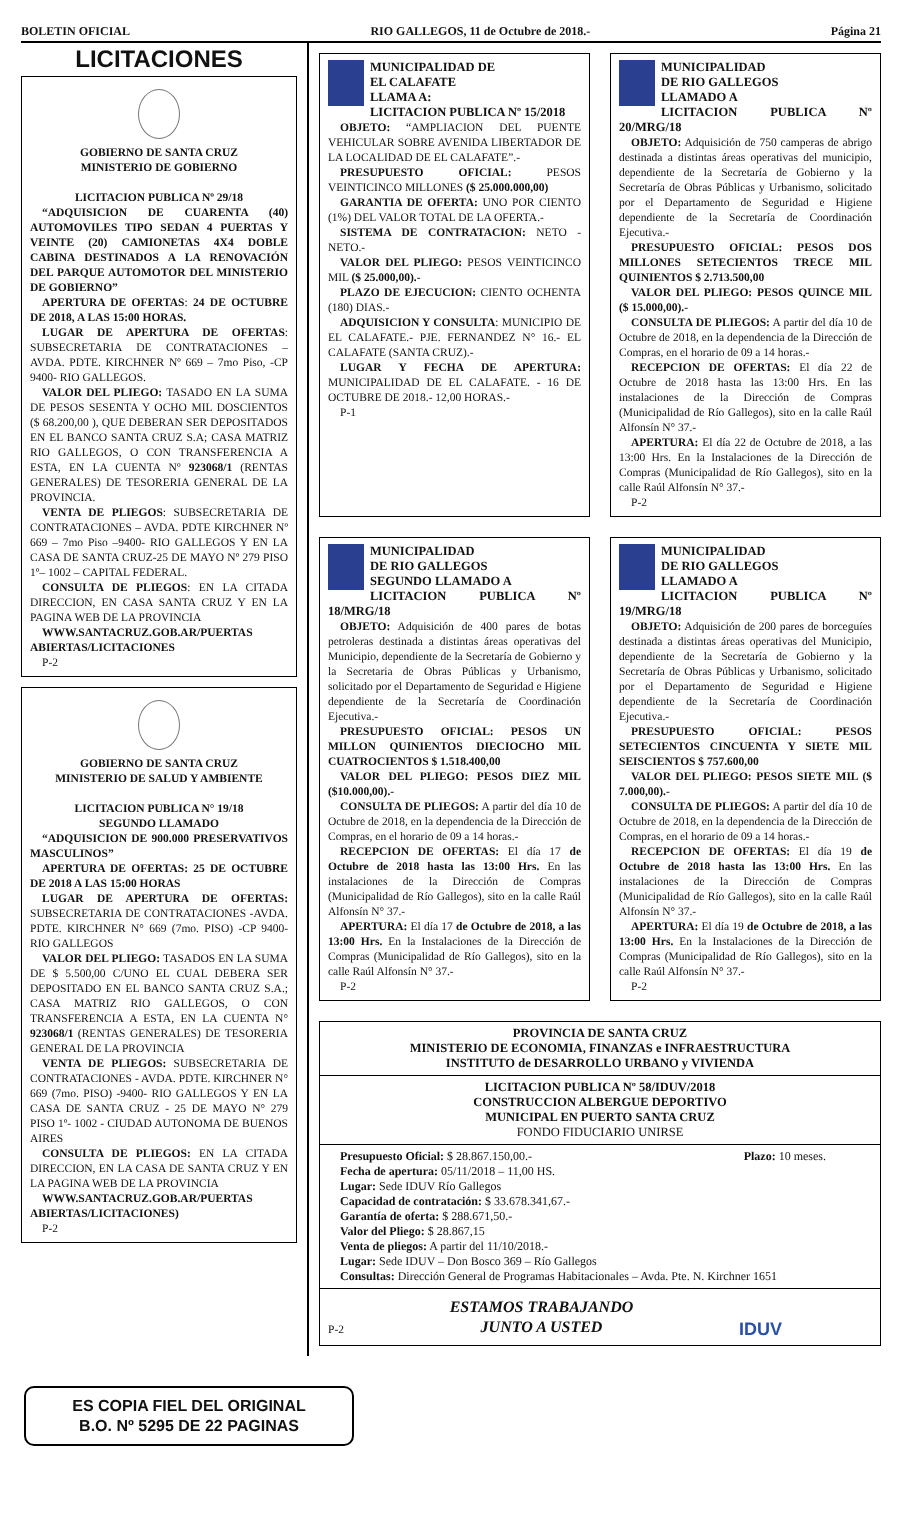BOLETIN OFICIAL RIO GALLEGOS, 11 de Octubre de 2018.- Página 21
LICITACIONES
GOBIERNO DE SANTA CRUZ
MINISTERIO DE GOBIERNO
LICITACION PUBLICA Nº 29/18
“ADQUISICION DE CUARENTA (40) AUTOMOVILES TIPO SEDAN 4 PUERTAS Y VEINTE (20) CAMIONETAS 4X4 DOBLE CABINA DESTINADOS A LA RENOVACIÓN DEL PARQUE AUTOMOTOR DEL MINISTERIO DE GOBIERNO”
APERTURA DE OFERTAS: 24 DE OCTUBRE DE 2018, A LAS 15:00 HORAS.
LUGAR DE APERTURA DE OFERTAS: SUBSECRETARIA DE CONTRATACIONES – AVDA. PDTE. KIRCHNER Nº 669 – 7mo Piso, -CP 9400- RIO GALLEGOS.
VALOR DEL PLIEGO: TASADO EN LA SUMA DE PESOS SESENTA Y OCHO MIL DOSCIENTOS ($ 68.200,00 ), QUE DEBERAN SER DEPOSITADOS EN EL BANCO SANTA CRUZ S.A; CASA MATRIZ RIO GALLEGOS, O CON TRANSFERENCIA A ESTA, EN LA CUENTA Nº 923068/1 (RENTAS GENERALES) DE TESORERIA GENERAL DE LA PROVINCIA.
VENTA DE PLIEGOS: SUBSECRETARIA DE CONTRATACIONES – AVDA. PDTE KIRCHNER Nº 669 – 7mo Piso –9400- RIO GALLEGOS Y EN LA CASA DE SANTA CRUZ-25 DE MAYO Nº 279 PISO 1º– 1002 – CAPITAL FEDERAL.
CONSULTA DE PLIEGOS: EN LA CITADA DIRECCION, EN CASA SANTA CRUZ Y EN LA PAGINA WEB DE LA PROVINCIA
WWW.SANTACRUZ.GOB.AR/PUERTAS ABIERTAS/LICITACIONES
P-2
GOBIERNO DE SANTA CRUZ
MINISTERIO DE SALUD Y AMBIENTE
LICITACION PUBLICA N° 19/18
SEGUNDO LLAMADO
“ADQUISICION DE 900.000 PRESERVATIVOS MASCULINOS”
APERTURA DE OFERTAS: 25 DE OCTUBRE DE 2018 A LAS 15:00 HORAS
LUGAR DE APERTURA DE OFERTAS: SUBSECRETARIA DE CONTRATACIONES -AVDA. PDTE. KIRCHNER N° 669 (7mo. PISO) -CP 9400- RIO GALLEGOS
VALOR DEL PLIEGO: TASADOS EN LA SUMA DE $ 5.500,00 C/UNO EL CUAL DEBERA SER DEPOSITADO EN EL BANCO SANTA CRUZ S.A.; CASA MATRIZ RIO GALLEGOS, O CON TRANSFERENCIA A ESTA, EN LA CUENTA N° 923068/1 (RENTAS GENERALES) DE TESORERIA GENERAL DE LA PROVINCIA
VENTA DE PLIEGOS: SUBSECRETARIA DE CONTRATACIONES - AVDA. PDTE. KIRCHNER N° 669 (7mo. PISO) -9400- RIO GALLEGOS Y EN LA CASA DE SANTA CRUZ - 25 DE MAYO N° 279 PISO 1º- 1002 - CIUDAD AUTONOMA DE BUENOS AIRES
CONSULTA DE PLIEGOS: EN LA CITADA DIRECCION, EN LA CASA DE SANTA CRUZ Y EN LA PAGINA WEB DE LA PROVINCIA
WWW.SANTACRUZ.GOB.AR/PUERTAS ABIERTAS/LICITACIONES)
P-2
MUNICIPALIDAD DE
EL CALAFATE
LLAMA A:
LICITACION PUBLICA Nº 15/2018
OBJETO: “AMPLIACION DEL PUENTE VEHICULAR SOBRE AVENIDA LIBERTADOR DE LA LOCALIDAD DE EL CALAFATE”.-
PRESUPUESTO OFICIAL: PESOS VEINTICINCO MILLONES ($ 25.000.000,00)
GARANTIA DE OFERTA: UNO POR CIENTO (1%) DEL VALOR TOTAL DE LA OFERTA.-
SISTEMA DE CONTRATACION: NETO - NETO.-
VALOR DEL PLIEGO: PESOS VEINTICINCO MIL ($ 25.000,00).-
PLAZO DE EJECUCION: CIENTO OCHENTA (180) DIAS.-
ADQUISICION Y CONSULTA: MUNICIPIO DE EL CALAFATE.- PJE. FERNANDEZ N° 16.- EL CALAFATE (SANTA CRUZ).-
LUGAR Y FECHA DE APERTURA: MUNICIPALIDAD DE EL CALAFATE. - 16 DE OCTUBRE DE 2018.- 12,00 HORAS.-
P-1
MUNICIPALIDAD
DE RIO GALLEGOS
LLAMADO A
LICITACION PUBLICA Nº 20/MRG/18
OBJETO: Adquisición de 750 camperas de abrigo destinada a distintas áreas operativas del municipio, dependiente de la Secretaría de Gobierno y la Secretaría de Obras Públicas y Urbanismo, solicitado por el Departamento de Seguridad e Higiene dependiente de la Secretaría de Coordinación Ejecutiva.-
PRESUPUESTO OFICIAL: PESOS DOS MILLONES SETECIENTOS TRECE MIL QUINIENTOS $ 2.713.500,00
VALOR DEL PLIEGO: PESOS QUINCE MIL ($ 15.000,00).-
CONSULTA DE PLIEGOS: A partir del día 10 de Octubre de 2018, en la dependencia de la Dirección de Compras, en el horario de 09 a 14 horas.-
RECEPCION DE OFERTAS: El día 22 de Octubre de 2018 hasta las 13:00 Hrs. En las instalaciones de la Dirección de Compras (Municipalidad de Río Gallegos), sito en la calle Raúl Alfonsín N° 37.-
APERTURA: El día 22 de Octubre de 2018, a las 13:00 Hrs. En la Instalaciones de la Dirección de Compras (Municipalidad de Río Gallegos), sito en la calle Raúl Alfonsín N° 37.-
P-2
MUNICIPALIDAD
DE RIO GALLEGOS
SEGUNDO LLAMADO A
LICITACION PUBLICA Nº 18/MRG/18
OBJETO: Adquisición de 400 pares de botas petroleras destinada a distintas áreas operativas del Municipio, dependiente de la Secretaría de Gobierno y la Secretaria de Obras Públicas y Urbanismo, solicitado por el Departamento de Seguridad e Higiene dependiente de la Secretaría de Coordinación Ejecutiva.-
PRESUPUESTO OFICIAL: PESOS UN MILLON QUINIENTOS DIECIOCHO MIL CUATROCIENTOS $ 1.518.400,00
VALOR DEL PLIEGO: PESOS DIEZ MIL ($10.000,00).-
CONSULTA DE PLIEGOS: A partir del día 10 de Octubre de 2018, en la dependencia de la Dirección de Compras, en el horario de 09 a 14 horas.-
RECEPCION DE OFERTAS: El día 17 de Octubre de 2018 hasta las 13:00 Hrs. En las instalaciones de la Dirección de Compras (Municipalidad de Río Gallegos), sito en la calle Raúl Alfonsín N° 37.-
APERTURA: El día 17 de Octubre de 2018, a las 13:00 Hrs. En la Instalaciones de la Dirección de Compras (Municipalidad de Río Gallegos), sito en la calle Raúl Alfonsín N° 37.-
P-2
MUNICIPALIDAD
DE RIO GALLEGOS
LLAMADO A
LICITACION PUBLICA Nº 19/MRG/18
OBJETO: Adquisición de 200 pares de borceguíes destinada a distintas áreas operativas del Municipio, dependiente de la Secretaría de Gobierno y la Secretaría de Obras Públicas y Urbanismo, solicitado por el Departamento de Seguridad e Higiene dependiente de la Secretaría de Coordinación Ejecutiva.-
PRESUPUESTO OFICIAL: PESOS SETECIENTOS CINCUENTA Y SIETE MIL SEISCIENTOS $ 757.600,00
VALOR DEL PLIEGO: PESOS SIETE MIL ($ 7.000,00).-
CONSULTA DE PLIEGOS: A partir del día 10 de Octubre de 2018, en la dependencia de la Dirección de Compras, en el horario de 09 a 14 horas.-
RECEPCION DE OFERTAS: El día 19 de Octubre de 2018 hasta las 13:00 Hrs. En las instalaciones de la Dirección de Compras (Municipalidad de Río Gallegos), sito en la calle Raúl Alfonsín N° 37.-
APERTURA: El día 19 de Octubre de 2018, a las 13:00 Hrs. En la Instalaciones de la Dirección de Compras (Municipalidad de Río Gallegos), sito en la calle Raúl Alfonsín N° 37.-
P-2
PROVINCIA DE SANTA CRUZ
MINISTERIO DE ECONOMIA, FINANZAS e INFRAESTRUCTURA
INSTITUTO de DESARROLLO URBANO y VIVIENDA
LICITACION PUBLICA Nº 58/IDUV/2018
CONSTRUCCION ALBERGUE DEPORTIVO
MUNICIPAL EN PUERTO SANTA CRUZ
FONDO FIDUCIARIO UNIRSE
Presupuesto Oficial: $ 28.867.150,00.- Plazo: 10 meses.
Fecha de apertura: 05/11/2018 – 11,00 HS.
Lugar: Sede IDUV Río Gallegos
Capacidad de contratación: $ 33.678.341,67.-
Garantía de oferta: $ 288.671,50.-
Valor del Pliego: $ 28.867,15
Venta de pliegos: A partir del 11/10/2018.-
Lugar: Sede IDUV – Don Bosco 369 – Río Gallegos
Consultas: Dirección General de Programas Habitacionales – Avda. Pte. N. Kirchner 1651
P-2 ESTAMOS TRABAJANDO
JUNTO A USTED IDUV
ES COPIA FIEL DEL ORIGINAL
B.O. Nº 5295 DE 22 PAGINAS